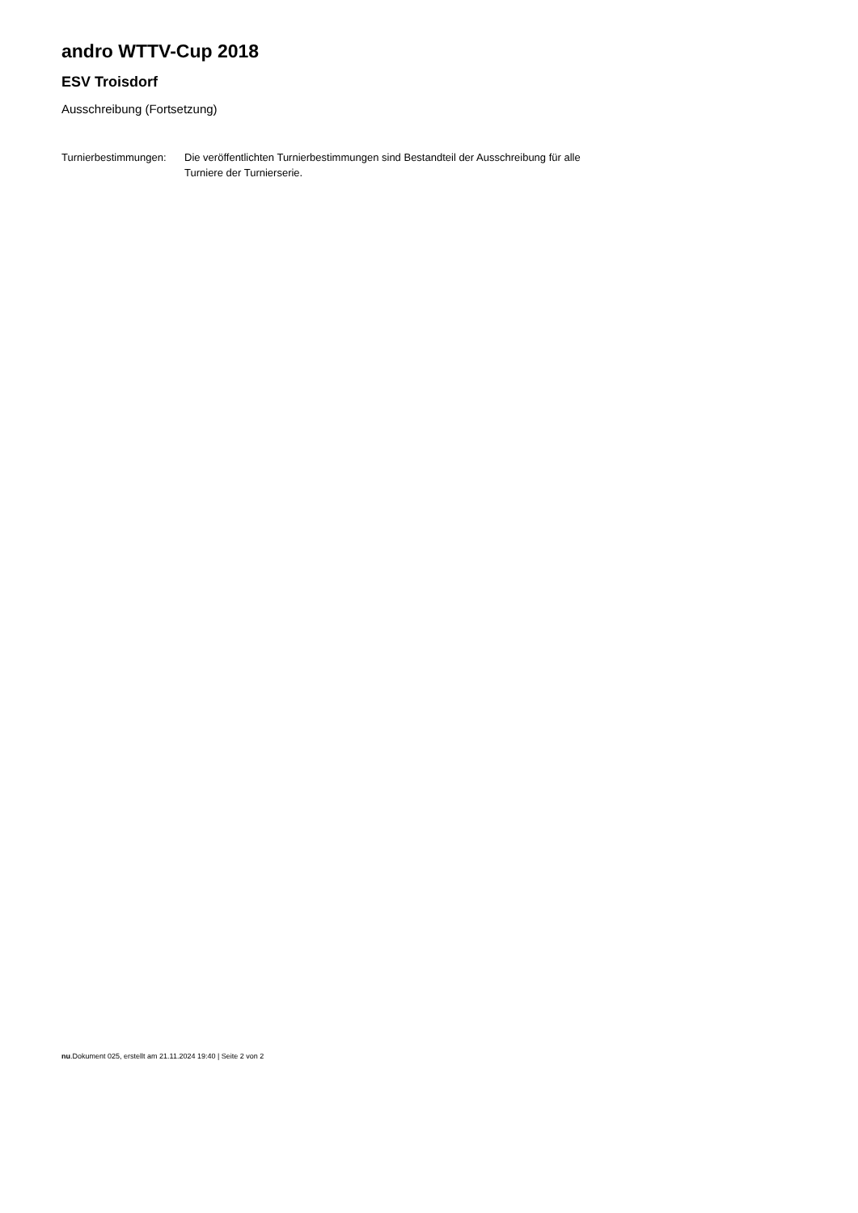andro WTTV-Cup 2018
ESV Troisdorf
Ausschreibung (Fortsetzung)
Turnierbestimmungen:
Die veröffentlichten Turnierbestimmungen sind Bestandteil der Ausschreibung für alle Turniere der Turnierserie.
nu.Dokument 025, erstellt am 21.11.2024 19:40 | Seite 2 von 2